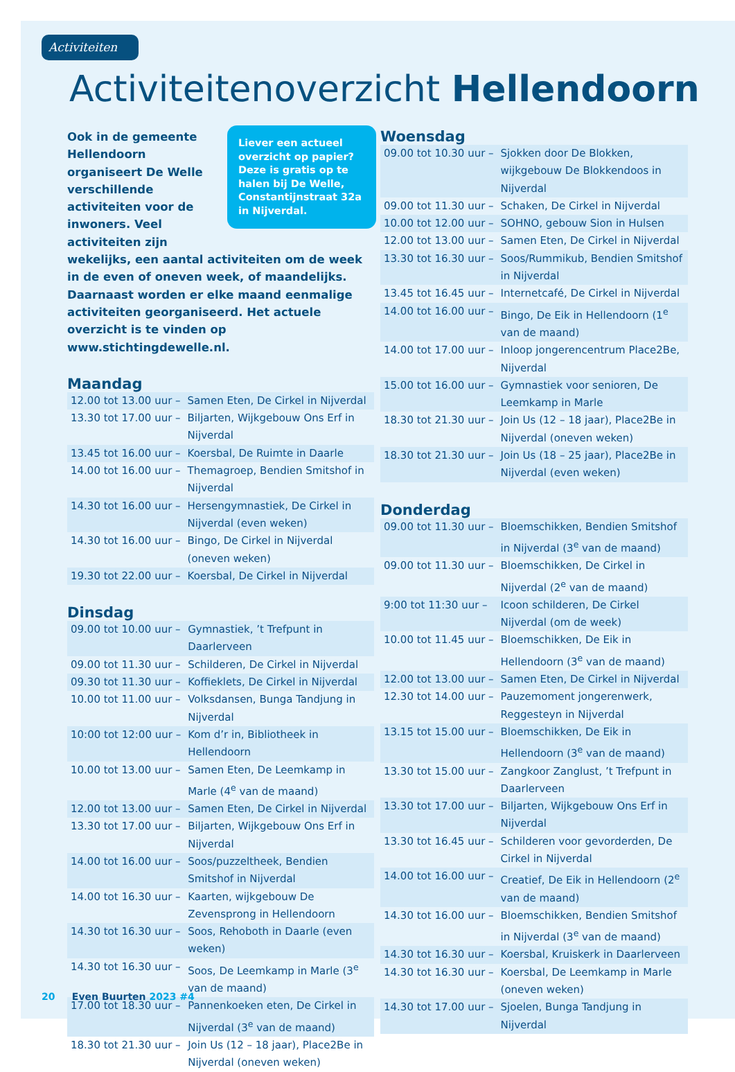Activiteiten
Activiteitenoverzicht Hellendoorn
Liever een actueel overzicht op papier? Deze is gratis op te halen bij De Welle, Constantijnstraat 32a in Nijverdal.
Ook in de gemeente Hellendoorn organiseert De Welle verschillende activiteiten voor de inwoners. Veel activiteiten zijn wekelijks, een aantal activiteiten om de week in de even of oneven week, of maandelijks. Daarnaast worden er elke maand eenmalige activiteiten georganiseerd. Het actuele overzicht is te vinden op www.stichtingdewelle.nl.
Maandag
| 12.00 tot 13.00 uur – | Samen Eten, De Cirkel in Nijverdal |
| 13.30 tot 17.00 uur – | Biljarten, Wijkgebouw Ons Erf in Nijverdal |
| 13.45 tot 16.00 uur – | Koersbal, De Ruimte in Daarle |
| 14.00 tot 16.00 uur – | Themagroep, Bendien Smitshof in Nijverdal |
| 14.30 tot 16.00 uur – | Hersengymnastiek, De Cirkel in Nijverdal (even weken) |
| 14.30 tot 16.00 uur – | Bingo, De Cirkel in Nijverdal (oneven weken) |
| 19.30 tot 22.00 uur – | Koersbal, De Cirkel in Nijverdal |
Dinsdag
| 09.00 tot 10.00 uur – | Gymnastiek, ’t Trefpunt in Daarlerveen |
| 09.00 tot 11.30 uur – | Schilderen, De Cirkel in Nijverdal |
| 09.30 tot 11.30 uur – | Koffieklets, De Cirkel in Nijverdal |
| 10.00 tot 11.00 uur – | Volksdansen, Bunga Tandjung in Nijverdal |
| 10:00 tot 12:00 uur – | Kom d’r in, Bibliotheek in Hellendoorn |
| 10.00 tot 13.00 uur – | Samen Eten, De Leemkamp in Marle (4<sup>e</sup> van de maand) |
| 12.00 tot 13.00 uur – | Samen Eten, De Cirkel in Nijverdal |
| 13.30 tot 17.00 uur – | Biljarten, Wijkgebouw Ons Erf in Nijverdal |
| 14.00 tot 16.00 uur – | Soos/puzzeltheek, Bendien Smitshof in Nijverdal |
| 14.00 tot 16.30 uur – | Kaarten, wijkgebouw De Zevensprong in Hellendoorn |
| 14.30 tot 16.30 uur – | Soos, Rehoboth in Daarle (even weken) |
| 14.30 tot 16.30 uur – | Soos, De Leemkamp in Marle (3<sup>e</sup> van de maand) |
| 17.00 tot 18.30 uur – | Pannenkoeken eten, De Cirkel in Nijverdal (3<sup>e</sup> van de maand) |
| 18.30 tot 21.30 uur – | Join Us (12 – 18 jaar), Place2Be in Nijverdal (oneven weken) |
Woensdag
| 09.00 tot 10.30 uur – | Sjokken door De Blokken, wijkgebouw De Blokkendoos in Nijverdal |
| 09.00 tot 11.30 uur – | Schaken, De Cirkel in Nijverdal |
| 10.00 tot 12.00 uur – | SOHNO, gebouw Sion in Hulsen |
| 12.00 tot 13.00 uur – | Samen Eten, De Cirkel in Nijverdal |
| 13.30 tot 16.30 uur – | Soos/Rummikub, Bendien Smitshof in Nijverdal |
| 13.45 tot 16.45 uur – | Internetcafé, De Cirkel in Nijverdal |
| 14.00 tot 16.00 uur – | Bingo, De Eik in Hellendoorn (1<sup>e</sup> van de maand) |
| 14.00 tot 17.00 uur – | Inloop jongerencentrum Place2Be, Nijverdal |
| 15.00 tot 16.00 uur – | Gymnastiek voor senioren, De Leemkamp in Marle |
| 18.30 tot 21.30 uur – | Join Us (12 – 18 jaar), Place2Be in Nijverdal (oneven weken) |
| 18.30 tot 21.30 uur – | Join Us (18 – 25 jaar), Place2Be in Nijverdal (even weken) |
Donderdag
| 09.00 tot 11.30 uur – | Bloemschikken, Bendien Smitshof in Nijverdal (3<sup>e</sup> van de maand) |
| 09.00 tot 11.30 uur – | Bloemschikken, De Cirkel in Nijverdal (2<sup>e</sup> van de maand) |
| 9:00 tot 11:30 uur – | Icoon schilderen, De Cirkel Nijverdal (om de week) |
| 10.00 tot 11.45 uur – | Bloemschikken, De Eik in Hellendoorn (3<sup>e</sup> van de maand) |
| 12.00 tot 13.00 uur – | Samen Eten, De Cirkel in Nijverdal |
| 12.30 tot 14.00 uur – | Pauzemoment jongerenwerk, Reggesteyn in Nijverdal |
| 13.15 tot 15.00 uur – | Bloemschikken, De Eik in Hellendoorn (3<sup>e</sup> van de maand) |
| 13.30 tot 15.00 uur – | Zangkoor Zanglust, ’t Trefpunt in Daarlerveen |
| 13.30 tot 17.00 uur – | Biljarten, Wijkgebouw Ons Erf in Nijverdal |
| 13.30 tot 16.45 uur – | Schilderen voor gevorderden, De Cirkel in Nijverdal |
| 14.00 tot 16.00 uur – | Creatief, De Eik in Hellendoorn (2<sup>e</sup> van de maand) |
| 14.30 tot 16.00 uur – | Bloemschikken, Bendien Smitshof in Nijverdal (3<sup>e</sup> van de maand) |
| 14.30 tot 16.30 uur – | Koersbal, Kruiskerk in Daarlerveen |
| 14.30 tot 16.30 uur – | Koersbal, De Leemkamp in Marle (oneven weken) |
| 14.30 tot 17.00 uur – | Sjoelen, Bunga Tandjung in Nijverdal |
20 Even Buurten 2023 #4